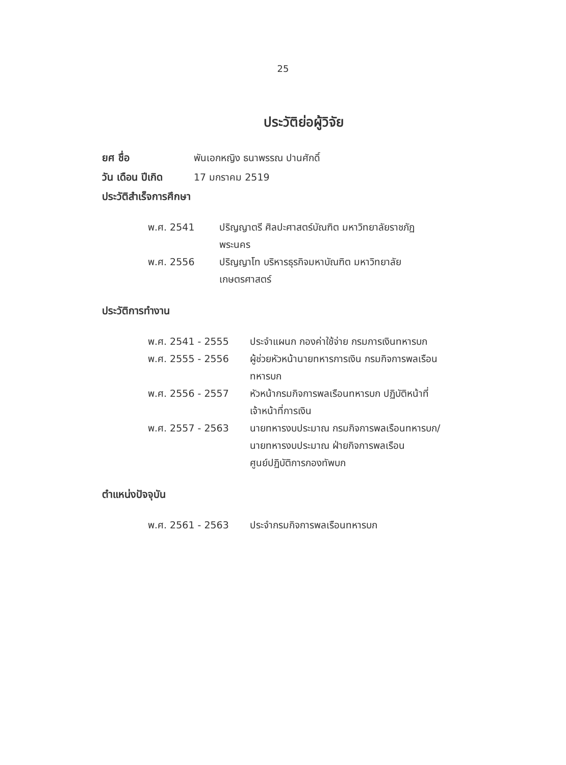25
ประวัติย่อผู้วิจัย
ยศ ชื่อ พันเอกหญิง ธนาพรรณ ปานศักดิ์
วัน เดือน ปีเกิด
17 มกราคม 2519
ประวัติสำเร็จการศึกษา
พ.ศ. 2541 ปริญญาตรี ศิลปะศาสตร์บัณฑิต มหาวิทยาลัยราชภัฏ
พระนคร
พ.ศ. 2556 ปริญญาโท บริหารธุรกิจมหาบัณฑิต มหาวิทยาลัย
เกษตรศาสตร์
ประวัติการทำงาน
พ.ศ. 2541 - 2555 ประจำแผนก กองค่าใช้จ่าย กรมการเงินทหารบก
พ.ศ. 2555 - 2556 ผู้ช่วยหัวหน้านายทหารการเงิน กรมกิจการพลเรือน
ทหารบก
พ.ศ. 2556 - 2557 หัวหน้ากรมกิจการพลเรือนทหารบก ปฏิบัติหน้าที่
เจ้าหน้าที่การเงิน
พ.ศ. 2557 - 2563 นายทหารงบประมาณ กรมกิจการพลเรือนทหารบก/
นายทหารงบประมาณ ฝ่ายกิจการพลเรือน
ศูนย์ปฏิบัติการกองทัพบก
ตำแหน่งปัจจุบัน
พ.ศ. 2561 - 2563 ประจำกรมกิจการพลเรือนทหารบก